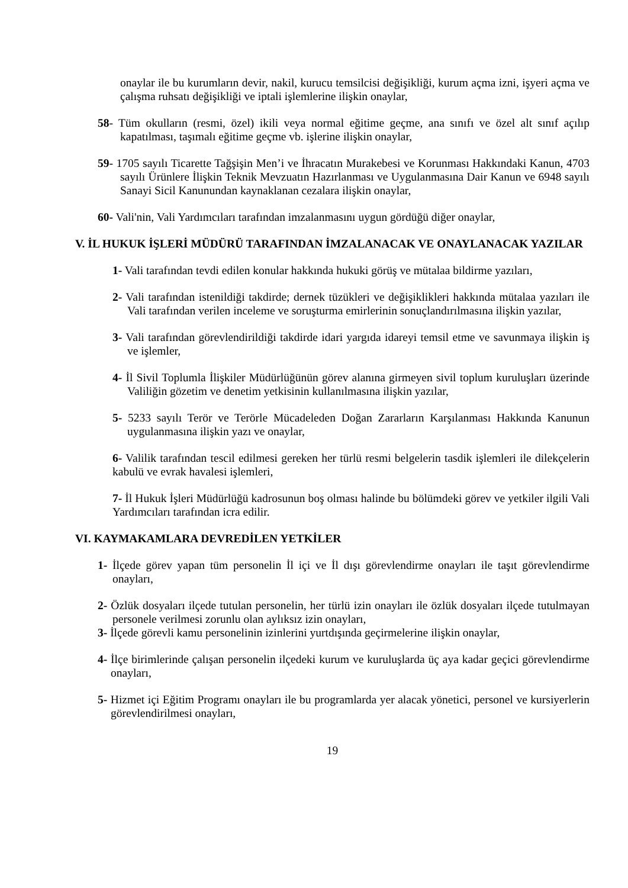onaylar ile bu kurumların devir, nakil, kurucu temsilcisi değişikliği, kurum açma izni, işyeri açma ve çalışma ruhsatı değişikliği ve iptali işlemlerine ilişkin onaylar,
58- Tüm okulların (resmi, özel) ikili veya normal eğitime geçme, ana sınıfı ve özel alt sınıf açılıp kapatılması, taşımalı eğitime geçme vb. işlerine ilişkin onaylar,
59- 1705 sayılı Ticarette Tağşişin Men’i ve İhracatın Murakebesi ve Korunması Hakkındaki Kanun, 4703 sayılı Ürünlere İlişkin Teknik Mevzuatın Hazırlanması ve Uygulanmasına Dair Kanun ve 6948 sayılı Sanayi Sicil Kanunundan kaynaklanan cezalara ilişkin onaylar,
60- Vali'nin, Vali Yardımcıları tarafından imzalanmasını uygun gördüğü diğer onaylar,
V. İL HUKUK İŞLERİ MÜDÜRÜ TARAFINDAN İMZALANACAK VE ONAYLANACAK YAZILAR
1- Vali tarafından tevdi edilen konular hakkında hukuki görüş ve mütalaa bildirme yazıları,
2- Vali tarafından istenildiği takdirde; dernek tüzükleri ve değişiklikleri hakkında mütalaa yazıları ile Vali tarafından verilen inceleme ve soruşturma emirlerinin sonuçlandırılmasına ilişkin yazılar,
3- Vali tarafından görevlendirildiği takdirde idari yargıda idareyi temsil etme ve savunmaya ilişkin iş ve işlemler,
4- İl Sivil Toplumla İlişkiler Müdürlüğünün görev alanına girmeyen sivil toplum kuruluşları üzerinde Valiliğin gözetim ve denetim yetkisinin kullanılmasına ilişkin yazılar,
5- 5233 sayılı Terör ve Terörle Mücadeleden Doğan Zararların Karşılanması Hakkında Kanunun uygulanmasına ilişkin yazı ve onaylar,
6- Valilik tarafından tescil edilmesi gereken her türlü resmi belgelerin tasdik işlemleri ile dilekçelerin kabulü ve evrak havalesi işlemleri,
7- İl Hukuk İşleri Müdürlüğü kadrosunun boş olması halinde bu bölümdeki görev ve yetkiler ilgili Vali Yardımcıları tarafından icra edilir.
VI. KAYMAKAMLARA DEVREDİLEN YETKİLER
1- İlçede görev yapan tüm personelin İl içi ve İl dışı görevlendirme onayları ile taşıt görevlendirme onayları,
2- Özlük dosyaları ilçede tutulan personelin, her türlü izin onayları ile özlük dosyaları ilçede tutulmayan personele verilmesi zorunlu olan aylıksız izin onayları,
3- İlçede görevli kamu personelinin izinlerini yurtdışında geçirmelerine ilişkin onaylar,
4- İlçe birimlerinde çalışan personelin ilçedeki kurum ve kuruluşlarda üç aya kadar geçici görevlendirme onayları,
5- Hizmet içi Eğitim Programı onayları ile bu programlarda yer alacak yönetici, personel ve kursiyerlerin görevlendirilmesi onayları,
19